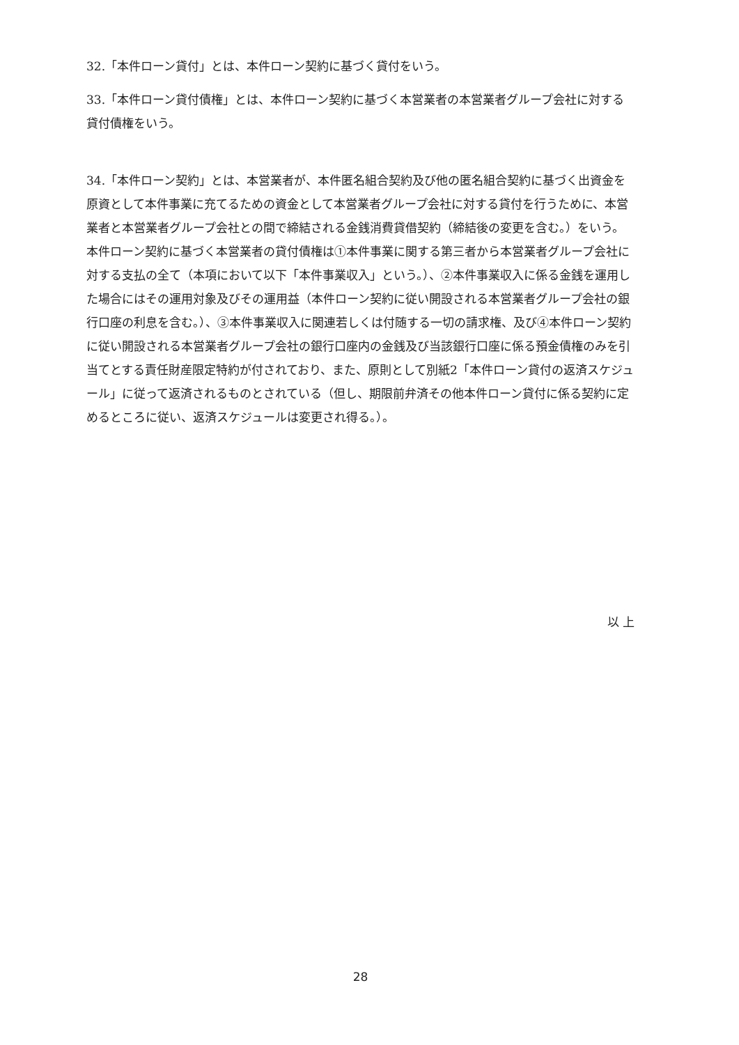32.「本件ローン貸付」とは、本件ローン契約に基づく貸付をいう。
33.「本件ローン貸付債権」とは、本件ローン契約に基づく本営業者の本営業者グループ会社に対する貸付債権をいう。
34.「本件ローン契約」とは、本営業者が、本件匿名組合契約及び他の匿名組合契約に基づく出資金を原資として本件事業に充てるための資金として本営業者グループ会社に対する貸付を行うために、本営業者と本営業者グループ会社との間で締結される金銭消費貸借契約（締結後の変更を含む。）をいう。本件ローン契約に基づく本営業者の貸付債権は①本件事業に関する第三者から本営業者グループ会社に対する支払の全て（本項において以下「本件事業収入」という。）、②本件事業収入に係る金銭を運用した場合にはその運用対象及びその運用益（本件ローン契約に従い開設される本営業者グループ会社の銀行口座の利息を含む。）、③本件事業収入に関連若しくは付随する一切の請求権、及び④本件ローン契約に従い開設される本営業者グループ会社の銀行口座内の金銭及び当該銀行口座に係る預金債権のみを引当てとする責任財産限定特約が付されており、また、原則として別紙2「本件ローン貸付の返済スケジュール」に従って返済されるものとされている（但し、期限前弁済その他本件ローン貸付に係る契約に定めるところに従い、返済スケジュールは変更され得る。）。
以 上
28